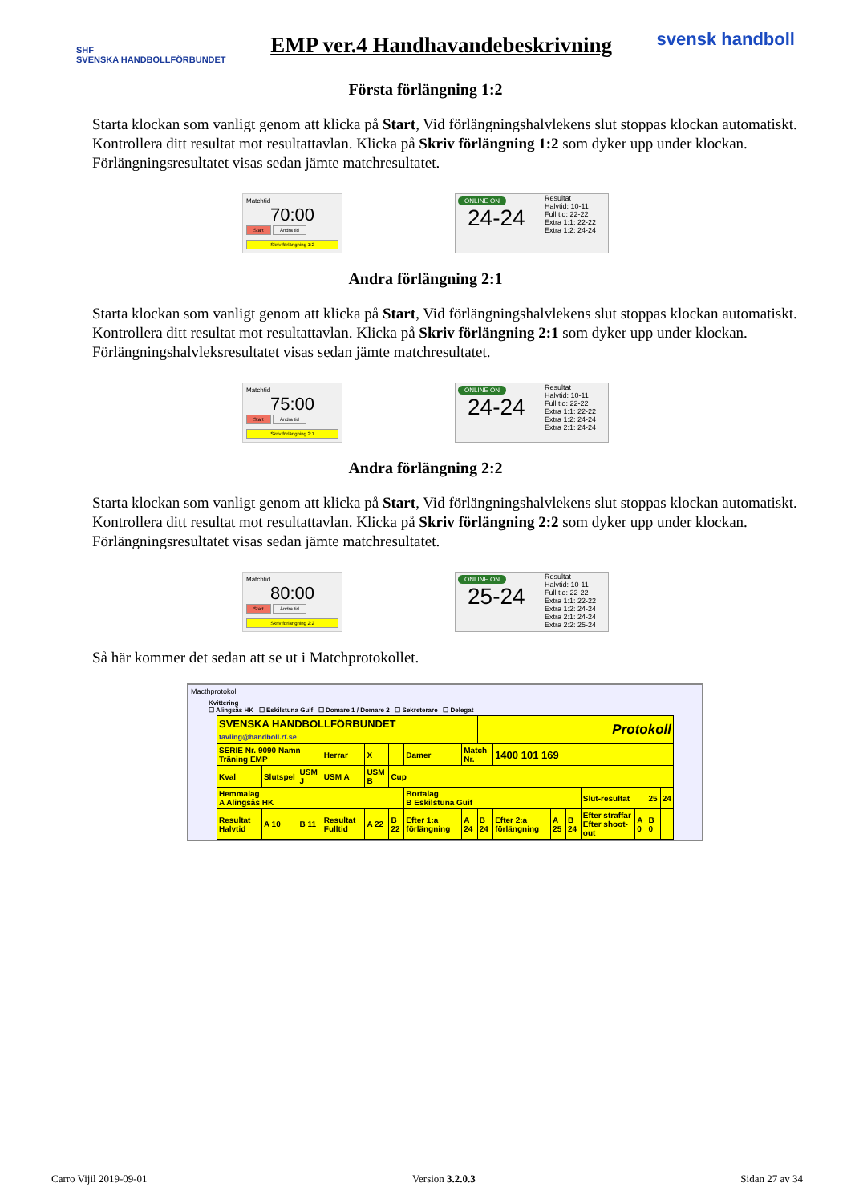SHF
SVENSKA HANDBOLLFÖRBUNDET
EMP ver.4 Handhavandebeskrivning
svensk handboll
Första förlängning 1:2
Starta klockan som vanligt genom att klicka på Start, Vid förlängningshalvlekens slut stoppas klockan automatiskt. Kontrollera ditt resultat mot resultattavlan. Klicka på Skriv förlängning 1:2 som dyker upp under klockan. Förlängningsresultatet visas sedan jämte matchresultatet.
Matchtid
70:00
Start Ändra tid
Skriv förlängning 1:2
ONLINE ON
24-24
Resultat
Halvtid: 10-11
Full tid: 22-22
Extra 1:1: 22-22
Extra 1:2: 24-24
Andra förlängning 2:1
Starta klockan som vanligt genom att klicka på Start, Vid förlängningshalvlekens slut stoppas klockan automatiskt. Kontrollera ditt resultat mot resultattavlan. Klicka på Skriv förlängning 2:1 som dyker upp under klockan. Förlängningshalvleksresultatet visas sedan jämte matchresultatet.
Matchtid
75:00
Start Ändra tid
Skriv förlängning 2:1
ONLINE ON
24-24
Resultat
Halvtid: 10-11
Full tid: 22-22
Extra 1:1: 22-22
Extra 1:2: 24-24
Extra 2:1: 24-24
Andra förlängning 2:2
Starta klockan som vanligt genom att klicka på Start, Vid förlängningshalvlekens slut stoppas klockan automatiskt. Kontrollera ditt resultat mot resultattavlan. Klicka på Skriv förlängning 2:2 som dyker upp under klockan. Förlängningsresultatet visas sedan jämte matchresultatet.
Matchtid
80:00
Start Ändra tid
Skriv förlängning 2:2
ONLINE ON
25-24
Resultat
Halvtid: 10-11
Full tid: 22-22
Extra 1:1: 22-22
Extra 1:2: 24-24
Extra 2:1: 24-24
Extra 2:2: 25-24
Så här kommer det sedan att se ut i Matchprotokollet.
Macthprotokoll
Kvittering
☐ Alingsås HK ☐ Eskilstuna Guif ☐ Domare 1 / Domare 2 ☐ Sekreterare ☐ Delegat
| SVENSKA HANDBOLLFÖRBUNDET tavling@handboll.rf.se | | | | | | | | Protokoll | | | | | | | |
| SERIE Nr. 9090 Namn Träning EMP | | | Herrar | X | | Damer | Match Nr. | | 1400 101 169 | | | | | | |
| Kval | Slutspel | USM J | USM A | USM B | Cup | | | | | | | | | | |
| Hemmalag A Alingsås HK | | | | | | Bortalag B Eskilstuna Guif | | | | | | Slut-resultat | | 25 | 24 |
| Resultat Halvtid | A 10 | B 11 | Resultat Fulltid | A 22 | B 22 | Efter 1:a förlängning | A 24 | B 24 | Efter 2:a förlängning | A 25 | B 24 | Efter straffar Efter shoot-out | A 0 | B 0 | |
Carro Vijil 2019-09-01 Version 3.2.0.3 Sidan 27 av 34